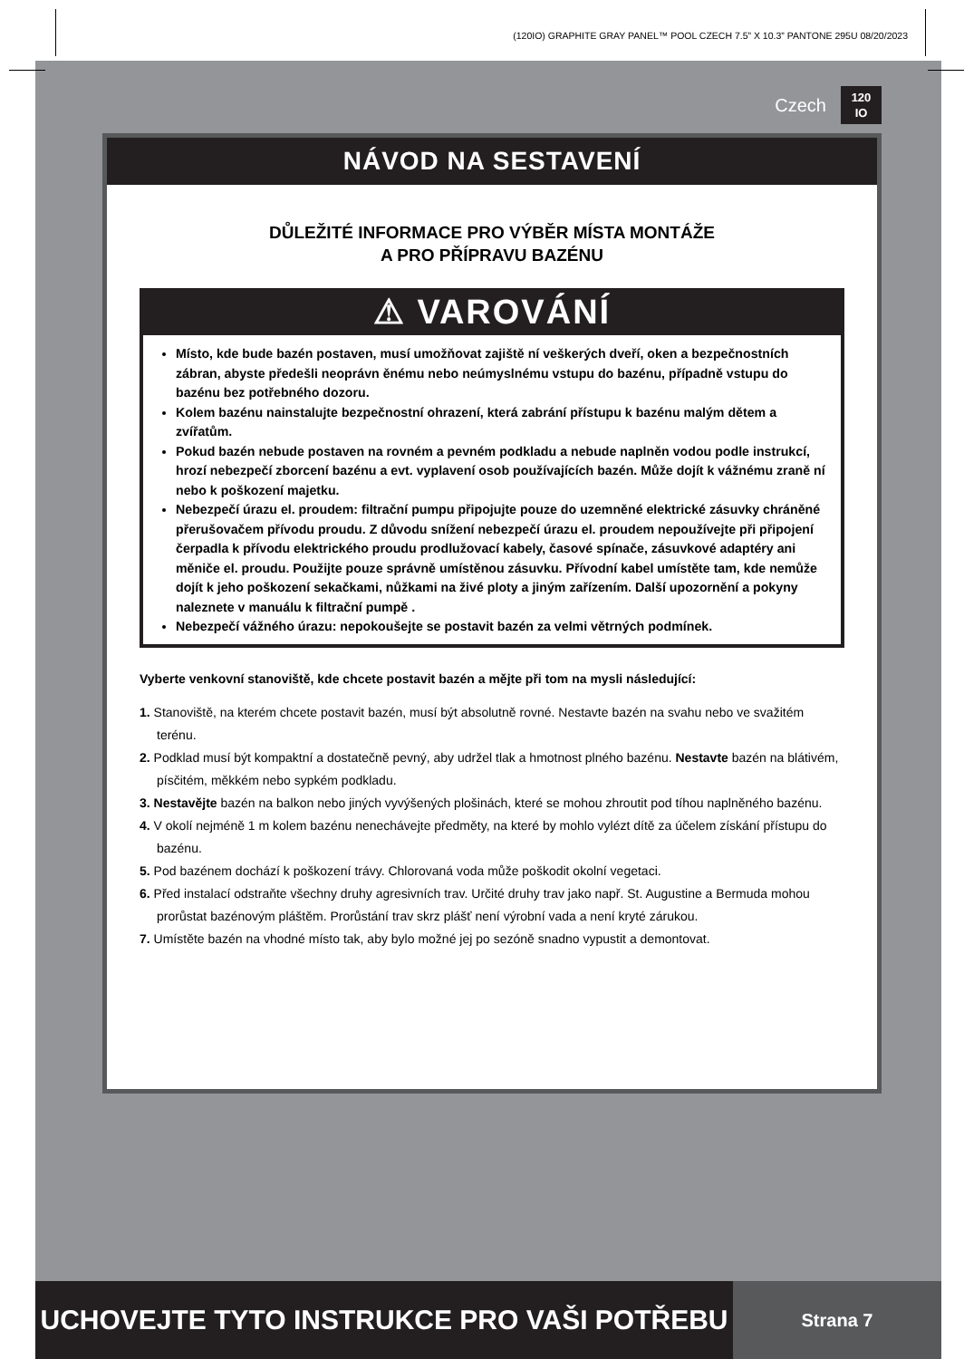(120IO) GRAPHITE GRAY PANEL™ POOL CZECH 7.5” X 10.3” PANTONE 295U 08/20/2023
Czech
120
IO
NÁVOD NA SESTAVENÍ
DŮLEŽITÉ INFORMACE PRO VÝBĚR MÍSTA MONTÁŽE
A PRO PŘÍPRAVU BAZÉNU
⚠ VAROVÁNÍ
Místo, kde bude bazén postaven, musí umožňovat zajiště ní veškerých dveří, oken a bezpečnostních zábran, abyste předešli neoprávn ěnému nebo neúmyslnému vstupu do bazénu, případně vstupu do bazénu bez potřebného dozoru.
Kolem bazénu nainstalujte bezpečnostní ohrazení, která zabrání přístupu k bazénu malým dětem a zvířatům.
Pokud bazén nebude postaven na rovném a pevném podkladu a nebude naplněn vodou podle instrukcí, hrozí nebezpečí zborcení bazénu a evt. vyplavení osob používajících bazén. Může dojít k vážnému zraně ní nebo k poškození majetku.
Nebezpečí úrazu el. proudem: filtrační pumpu připojujte pouze do uzemněné elektrické zásuvky chráněné přerušovačem přívodu proudu. Z důvodu snížení nebezpečí úrazu el. proudem nepoužívejte při připojení čerpadla k přívodu elektrického proudu prodlužovací kabely, časové spínače, zásuvkové adaptéry ani měniče el. proudu. Použijte pouze správně umístěnou zásuvku. Přívodní kabel umístěte tam, kde nemůže dojít k jeho poškození sekačkami, nůžkami na živé ploty a jiným zařízením. Další upozornění a pokyny naleznete v manuálu k filtrační pumpě .
Nebezpečí vážného úrazu: nepokoušejte se postavit bazén za velmi větrných podmínek.
Vyberte venkovní stanoviště, kde chcete postavit bazén a mějte při tom na mysli následující:
1. Stanoviště, na kterém chcete postavit bazén, musí být absolutně rovné. Nestavte bazén na svahu nebo ve svažitém terénu.
2. Podklad musí být kompaktní a dostatečně pevný, aby udržel tlak a hmotnost plného bazénu. Nestavte bazén na blátivém, písčitém, měkkém nebo sypkém podkladu.
3. Nestavějte bazén na balkon nebo jiných vyvýšených plošinách, které se mohou zhroutit pod tíhou naplněného bazénu.
4. V okolí nejméně 1 m kolem bazénu nenechávejte předměty, na které by mohlo vylézt dítě za účelem získání přístupu do bazénu.
5. Pod bazénem dochází k poškození trávy. Chlorovaná voda může poškodit okolní vegetaci.
6. Před instalací odstraňte všechny druhy agresivních trav. Určité druhy trav jako např. St. Augustine a Bermuda mohou prorůstat bazénovým pláštěm. Prorůstání trav skrz plášť není výrobní vada a není kryté zárukou.
7. Umístěte bazén na vhodné místo tak, aby bylo možné jej po sezóně snadno vypustit a demontovat.
UCHOVEJTE TYTO INSTRUKCE PRO VAŠI POTŘEBU
Strana 7